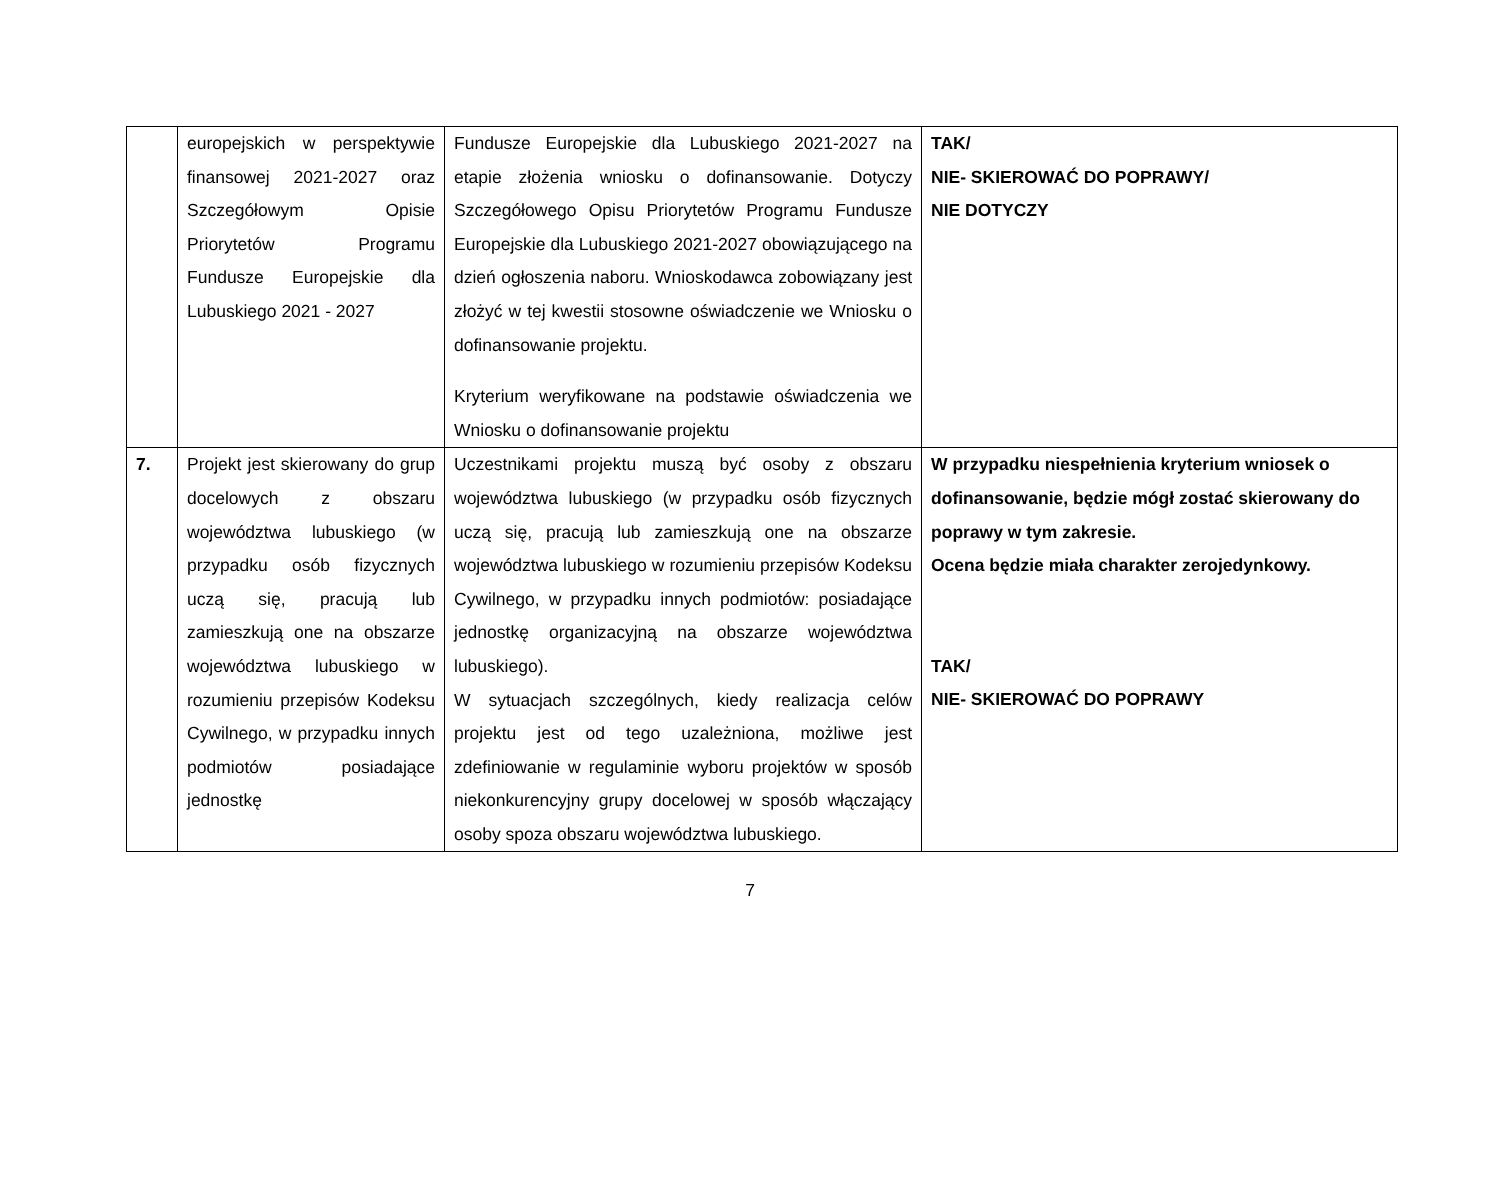| | europejskich w perspektywie finansowej 2021-2027 oraz Szczegółowym Opisie Priorytetów Programu Fundusze Europejskie dla Lubuskiego 2021 - 2027 | Fundusze Europejskie dla Lubuskiego 2021-2027 na etapie złożenia wniosku o dofinansowanie. Dotyczy Szczegółowego Opisu Priorytetów Programu Fundusze Europejskie dla Lubuskiego 2021-2027 obowiązującego na dzień ogłoszenia naboru. Wnioskodawca zobowiązany jest złożyć w tej kwestii stosowne oświadczenie we Wniosku o dofinansowanie projektu. Kryterium weryfikowane na podstawie oświadczenia we Wniosku o dofinansowanie projektu | TAK/ NIE- SKIEROWAĆ DO POPRAWY/ NIE DOTYCZY |
| 7. | Projekt jest skierowany do grup docelowych z obszaru województwa lubuskiego (w przypadku osób fizycznych uczą się, pracują lub zamieszkują one na obszarze województwa lubuskiego w rozumieniu przepisów Kodeksu Cywilnego, w przypadku innych podmiotów posiadające jednostkę | Uczestnikami projektu muszą być osoby z obszaru województwa lubuskiego (w przypadku osób fizycznych uczą się, pracują lub zamieszkują one na obszarze województwa lubuskiego w rozumieniu przepisów Kodeksu Cywilnego, w przypadku innych podmiotów: posiadające jednostkę organizacyjną na obszarze województwa lubuskiego). W sytuacjach szczególnych, kiedy realizacja celów projektu jest od tego uzależniona, możliwe jest zdefiniowanie w regulaminie wyboru projektów w sposób niekonkurencyjny grupy docelowej w sposób włączający osoby spoza obszaru województwa lubuskiego. | W przypadku niespełnienia kryterium wniosek o dofinansowanie, będzie mógł zostać skierowany do poprawy w tym zakresie. Ocena będzie miała charakter zerojedynkowy. TAK/ NIE- SKIEROWAĆ DO POPRAWY |
7